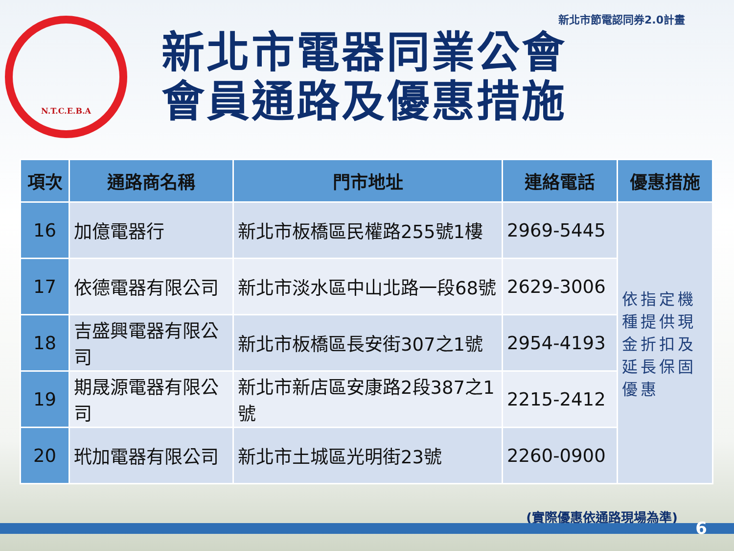新北市節電認同券2.0計畫
N.T.C.E.B.A
新北市電器同業公會
會員通路及優惠措施
| 項次 | 通路商名稱 | 門市地址 | 連絡電話 | 優惠措施 |
| --- | --- | --- | --- | --- |
| 16 | 加億電器行 | 新北市板橋區民權路255號1樓 | 2969-5445 | 依指定機種提供現金折扣及延長保固優惠 |
| 17 | 依德電器有限公司 | 新北市淡水區中山北路一段68號 | 2629-3006 | |
| 18 | 吉盛興電器有限公司 | 新北市板橋區長安街307之1號 | 2954-4193 | |
| 19 | 期晟源電器有限公司 | 新北市新店區安康路2段387之1號 | 2215-2412 | |
| 20 | 玳加電器有限公司 | 新北市土城區光明街23號 | 2260-0900 | |
(實際優惠依通路現場為準)
6